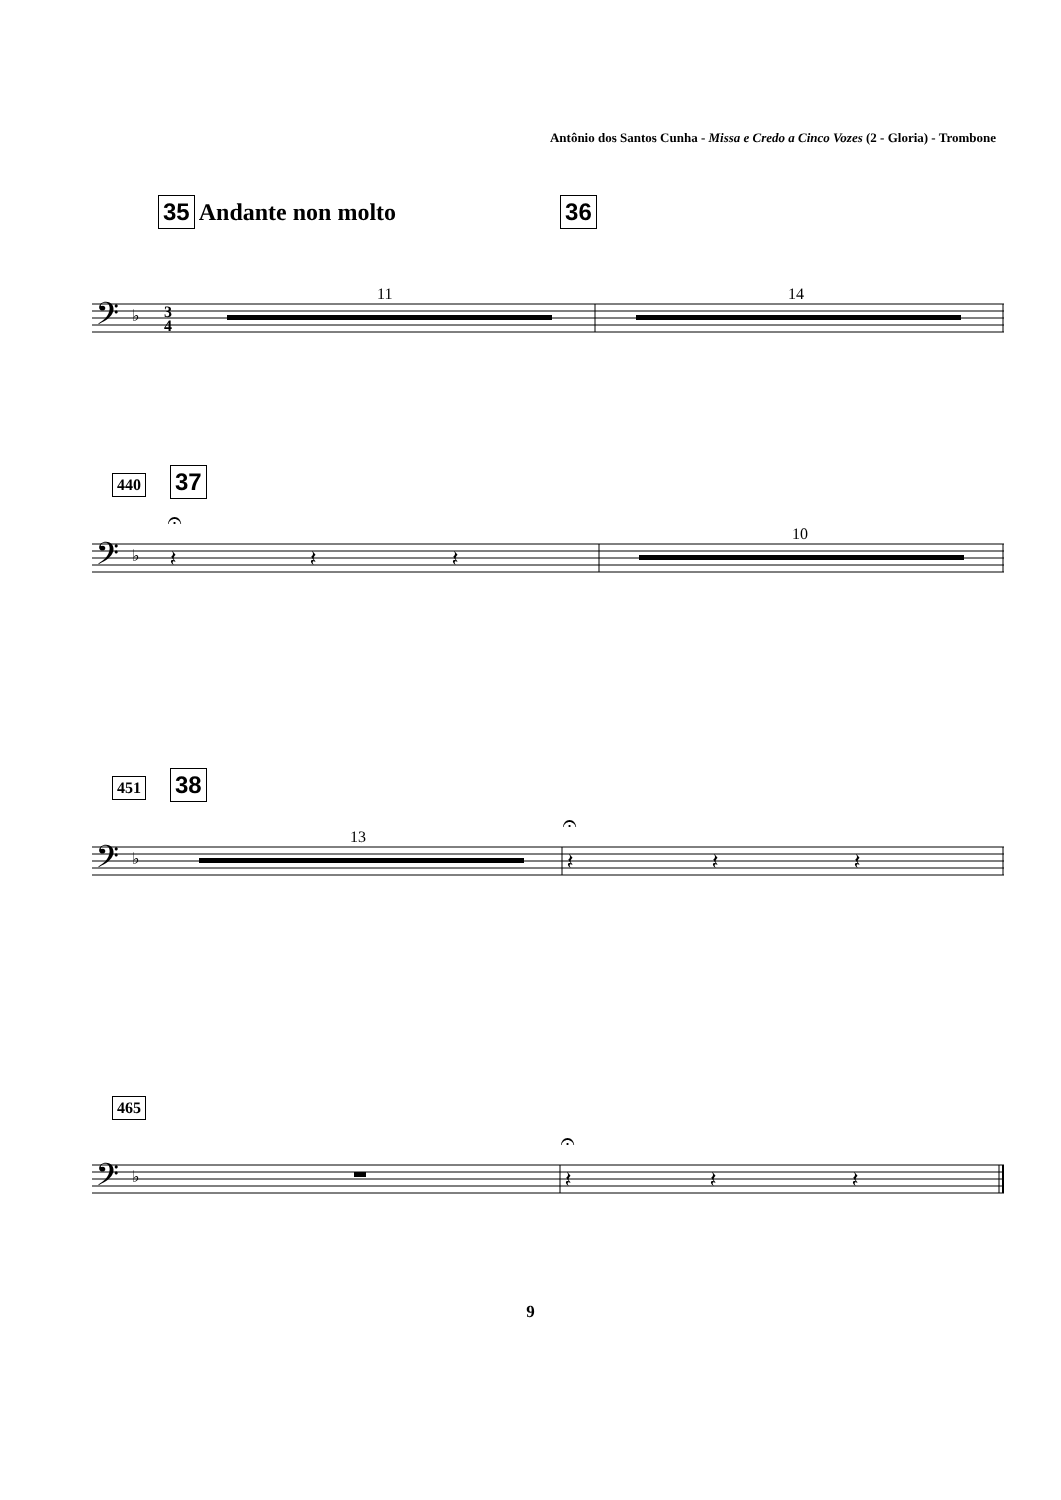Antônio dos Santos Cunha - Missa e Credo a Cinco Vozes (2 - Gloria) - Trombone
35 Andante non molto 36
11
14
𝄢
♭
3
4
440 37
10
𝄢
♭
𝄐
𝄽
𝄽
𝄽
451 38
13
𝄢
♭
𝄐
𝄽
𝄽
𝄽
465
𝄢
♭
𝄐
𝄽
𝄽
𝄽
9